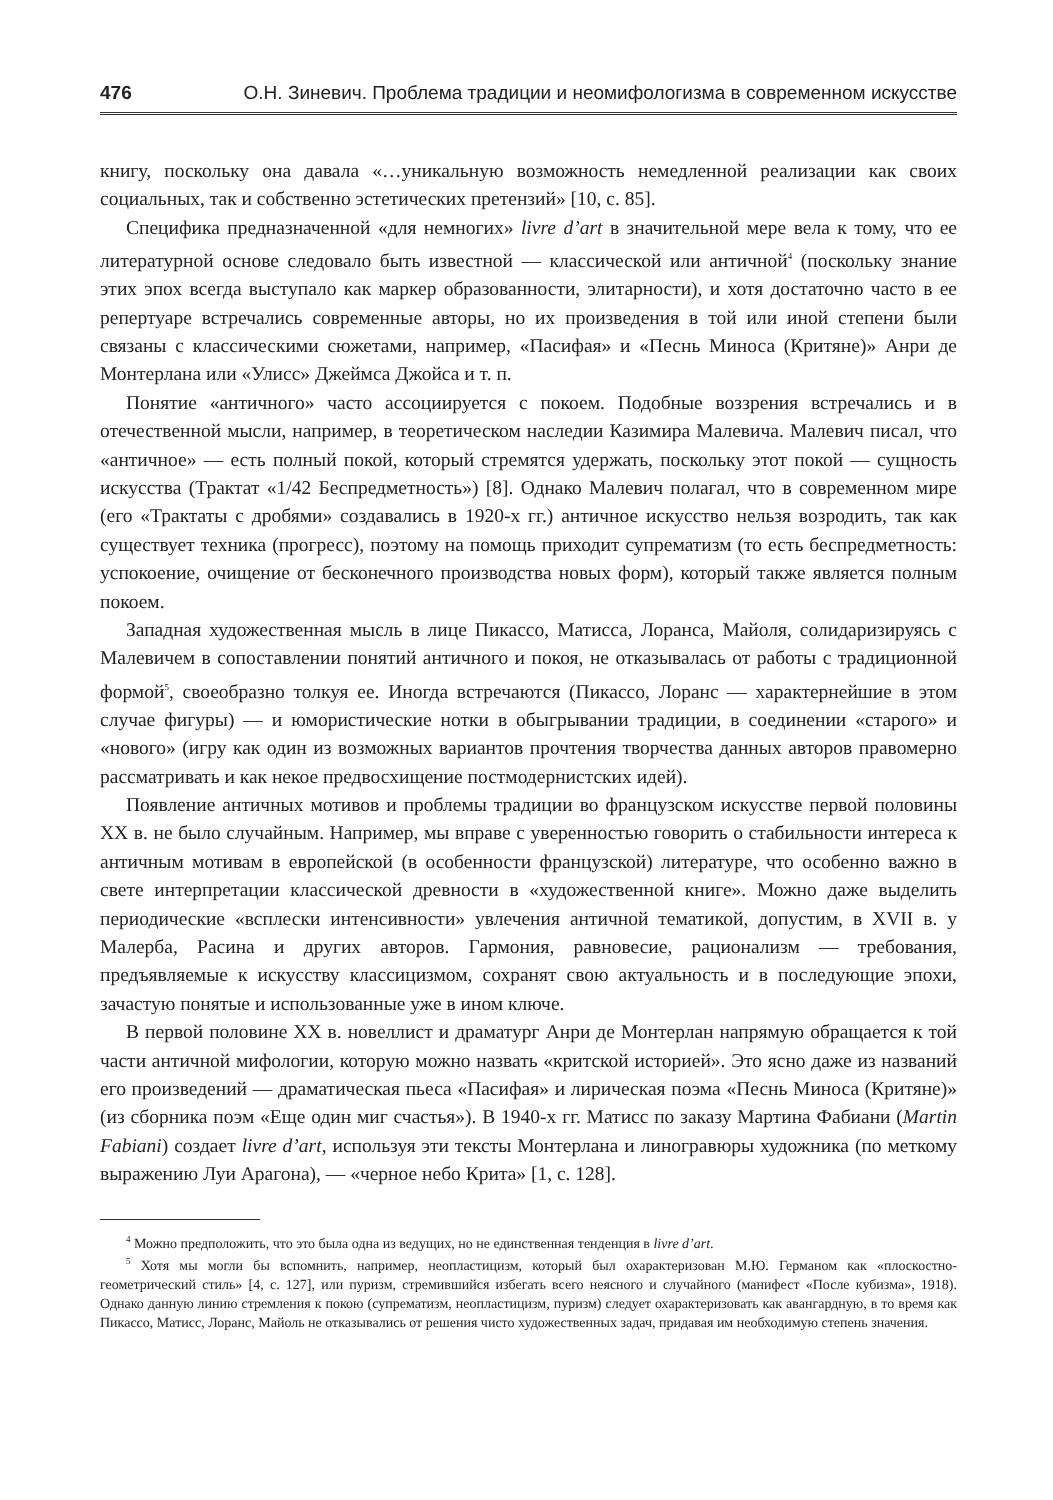476 О.Н. Зиневич. Проблема традиции и неомифологизма в современном искусстве
книгу, поскольку она давала «…уникальную возможность немедленной реализации как своих социальных, так и собственно эстетических претензий» [10, с. 85].
Специфика предназначенной «для немногих» livre d’art в значительной мере вела к тому, что ее литературной основе следовало быть известной — классической или античной<sup>4</sup> (поскольку знание этих эпох всегда выступало как маркер образованности, элитарности), и хотя достаточно часто в ее репертуаре встречались современные авторы, но их произведения в той или иной степени были связаны с классическими сюжетами, например, «Пасифая» и «Песнь Миноса (Критяне)» Анри де Монтерлана или «Улисс» Джеймса Джойса и т. п.
Понятие «античного» часто ассоциируется с покоем. Подобные воззрения встречались и в отечественной мысли, например, в теоретическом наследии Казимира Малевича. Малевич писал, что «античное» — есть полный покой, который стремятся удержать, поскольку этот покой — сущность искусства (Трактат «1/42 Беспредметность») [8]. Однако Малевич полагал, что в современном мире (его «Трактаты с дробями» создавались в 1920-х гг.) античное искусство нельзя возродить, так как существует техника (прогресс), поэтому на помощь приходит супрематизм (то есть беспредметность: успокоение, очищение от бесконечного производства новых форм), который также является полным покоем.
Западная художественная мысль в лице Пикассо, Матисса, Лоранса, Майоля, солидаризируясь с Малевичем в сопоставлении понятий античного и покоя, не отказывалась от работы с традиционной формой<sup>5</sup>, своеобразно толкуя ее. Иногда встречаются (Пикассо, Лоранс — характернейшие в этом случае фигуры) — и юмористические нотки в обыгрывании традиции, в соединении «старого» и «нового» (игру как один из возможных вариантов прочтения творчества данных авторов правомерно рассматривать и как некое предвосхищение постмодернистских идей).
Появление античных мотивов и проблемы традиции во французском искусстве первой половины XX в. не было случайным. Например, мы вправе с уверенностью говорить о стабильности интереса к античным мотивам в европейской (в особенности французской) литературе, что особенно важно в свете интерпретации классической древности в «художественной книге». Можно даже выделить периодические «всплески интенсивности» увлечения античной тематикой, допустим, в XVII в. у Малерба, Расина и других авторов. Гармония, равновесие, рационализм — требования, предъявляемые к искусству классицизмом, сохранят свою актуальность и в последующие эпохи, зачастую понятые и использованные уже в ином ключе.
В первой половине XX в. новеллист и драматург Анри де Монтерлан напрямую обращается к той части античной мифологии, которую можно назвать «критской историей». Это ясно даже из названий его произведений — драматическая пьеса «Пасифая» и лирическая поэма «Песнь Миноса (Критяне)» (из сборника поэм «Еще один миг счастья»). В 1940-х гг. Матисс по заказу Мартина Фабиани (Martin Fabiani) создает livre d’art, используя эти тексты Монтерлана и линогравюры художника (по меткому выражению Луи Арагона), — «черное небо Крита» [1, с. 128].
<sup>4</sup> Можно предположить, что это была одна из ведущих, но не единственная тенденция в livre d’art.
<sup>5</sup> Хотя мы могли бы вспомнить, например, неопластицизм, который был охарактеризован М.Ю. Германом как «плоскостно-геометрический стиль» [4, с. 127], или пуризм, стремившийся избегать всего неясного и случайного (манифест «После кубизма», 1918). Однако данную линию стремления к покою (супрематизм, неопластицизм, пуризм) следует охарактеризовать как авангардную, в то время как Пикассо, Матисс, Лоранс, Майоль не отказывались от решения чисто художественных задач, придавая им необходимую степень значения.